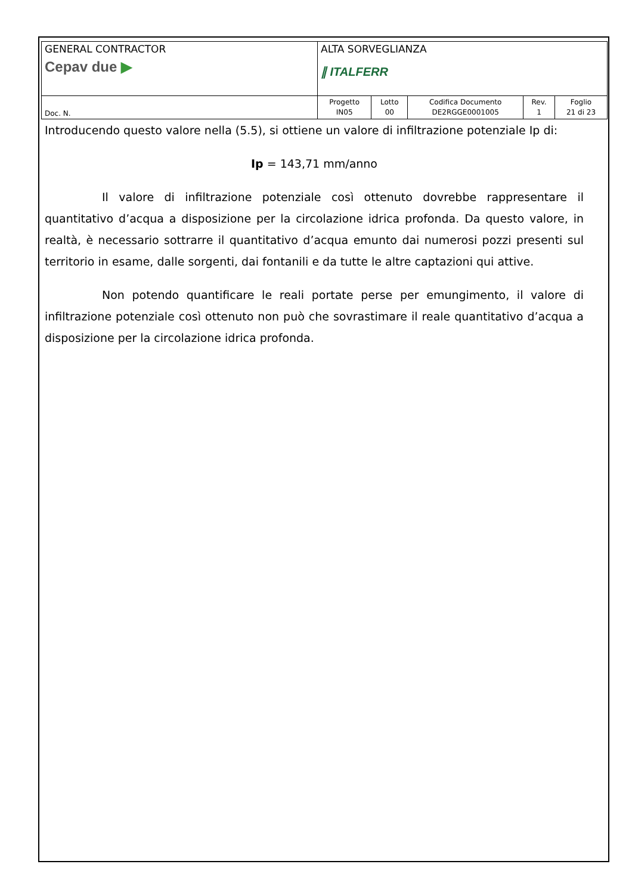| GENERAL CONTRACTOR Cepav due ▶ | ALTA SORVEGLIANZA ∥ ITALFERR | | | | |
| Doc. N. | Progetto IN05 | Lotto 00 | Codifica Documento DE2RGGE0001005 | Rev. 1 | Foglio 21 di 23 |
Introducendo questo valore nella (5.5), si ottiene un valore di infiltrazione potenziale Ip di:
Ip = 143,71 mm/anno
Il valore di infiltrazione potenziale così ottenuto dovrebbe rappresentare il quantitativo d’acqua a disposizione per la circolazione idrica profonda. Da questo valore, in realtà, è necessario sottrarre il quantitativo d’acqua emunto dai numerosi pozzi presenti sul territorio in esame, dalle sorgenti, dai fontanili e da tutte le altre captazioni qui attive.
Non potendo quantificare le reali portate perse per emungimento, il valore di infiltrazione potenziale così ottenuto non può che sovrastimare il reale quantitativo d’acqua a disposizione per la circolazione idrica profonda.